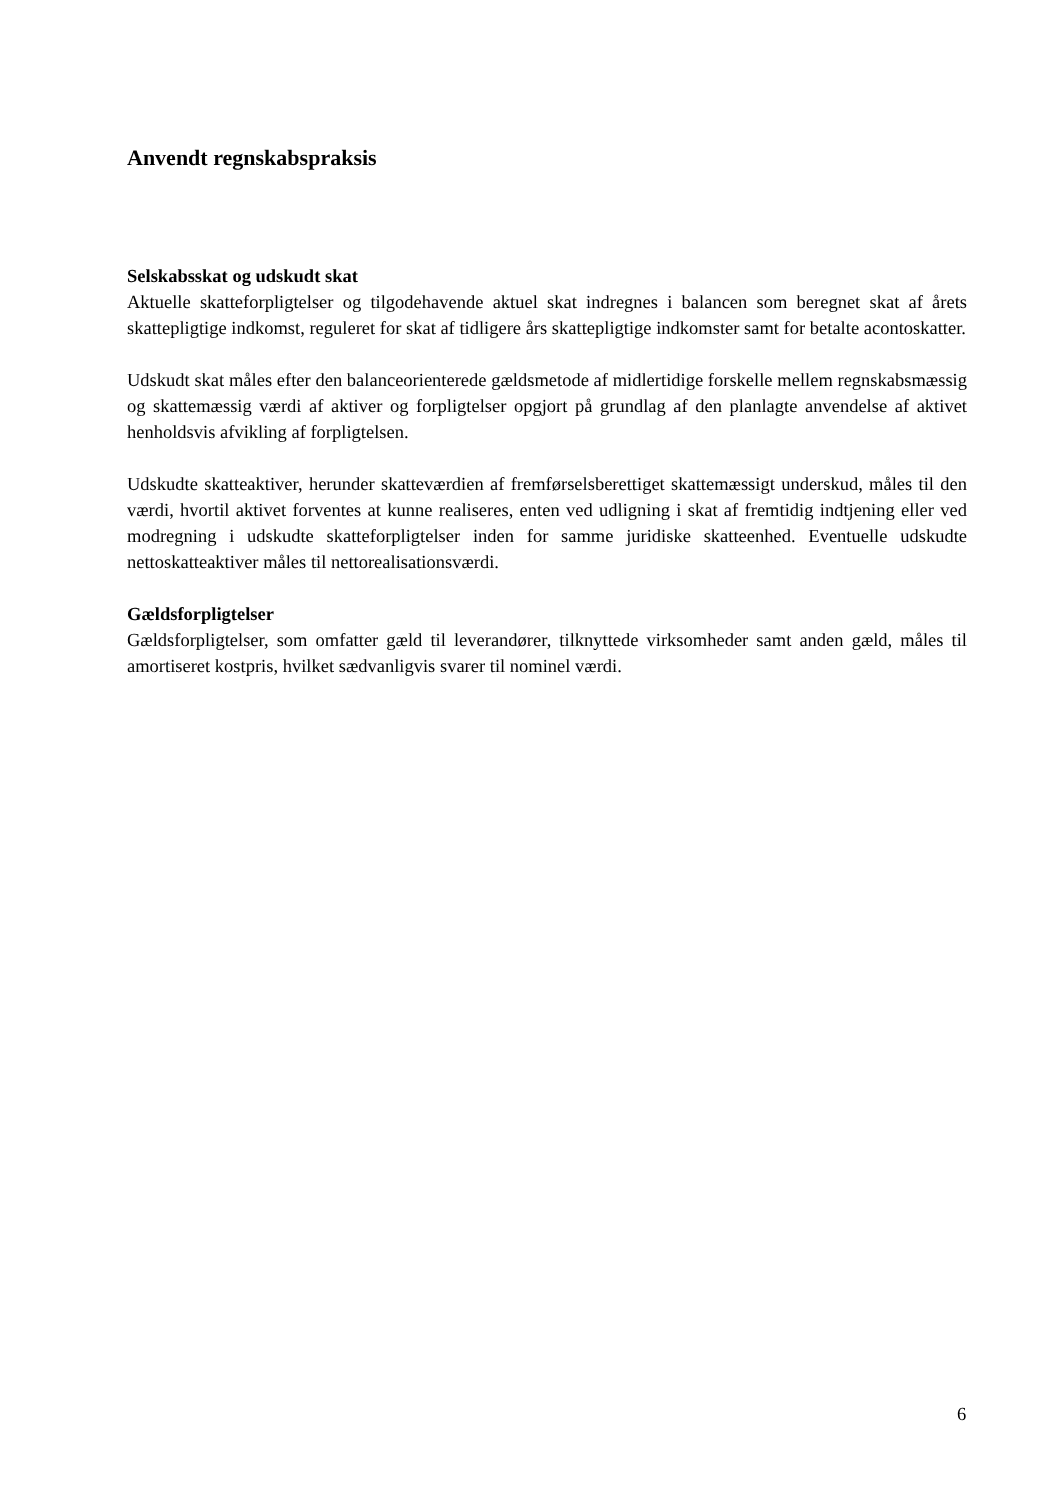Anvendt regnskabspraksis
Selskabsskat og udskudt skat
Aktuelle skatteforpligtelser og tilgodehavende aktuel skat indregnes i balancen som beregnet skat af årets skattepligtige indkomst, reguleret for skat af tidligere års skattepligtige indkomster samt for betalte acontoskatter.
Udskudt skat måles efter den balanceorienterede gældsmetode af midlertidige forskelle mellem regnskabsmæssig og skattemæssig værdi af aktiver og forpligtelser opgjort på grundlag af den planlagte anvendelse af aktivet henholdsvis afvikling af forpligtelsen.
Udskudte skatteaktiver, herunder skatteværdien af fremførselsberettiget skattemæssigt underskud, måles til den værdi, hvortil aktivet forventes at kunne realiseres, enten ved udligning i skat af fremtidig indtjening eller ved modregning i udskudte skatteforpligtelser inden for samme juridiske skatteenhed. Eventuelle udskudte nettoskatteaktiver måles til nettorealisationsværdi.
Gældsforpligtelser
Gældsforpligtelser, som omfatter gæld til leverandører, tilknyttede virksomheder samt anden gæld, måles til amortiseret kostpris, hvilket sædvanligvis svarer til nominel værdi.
6